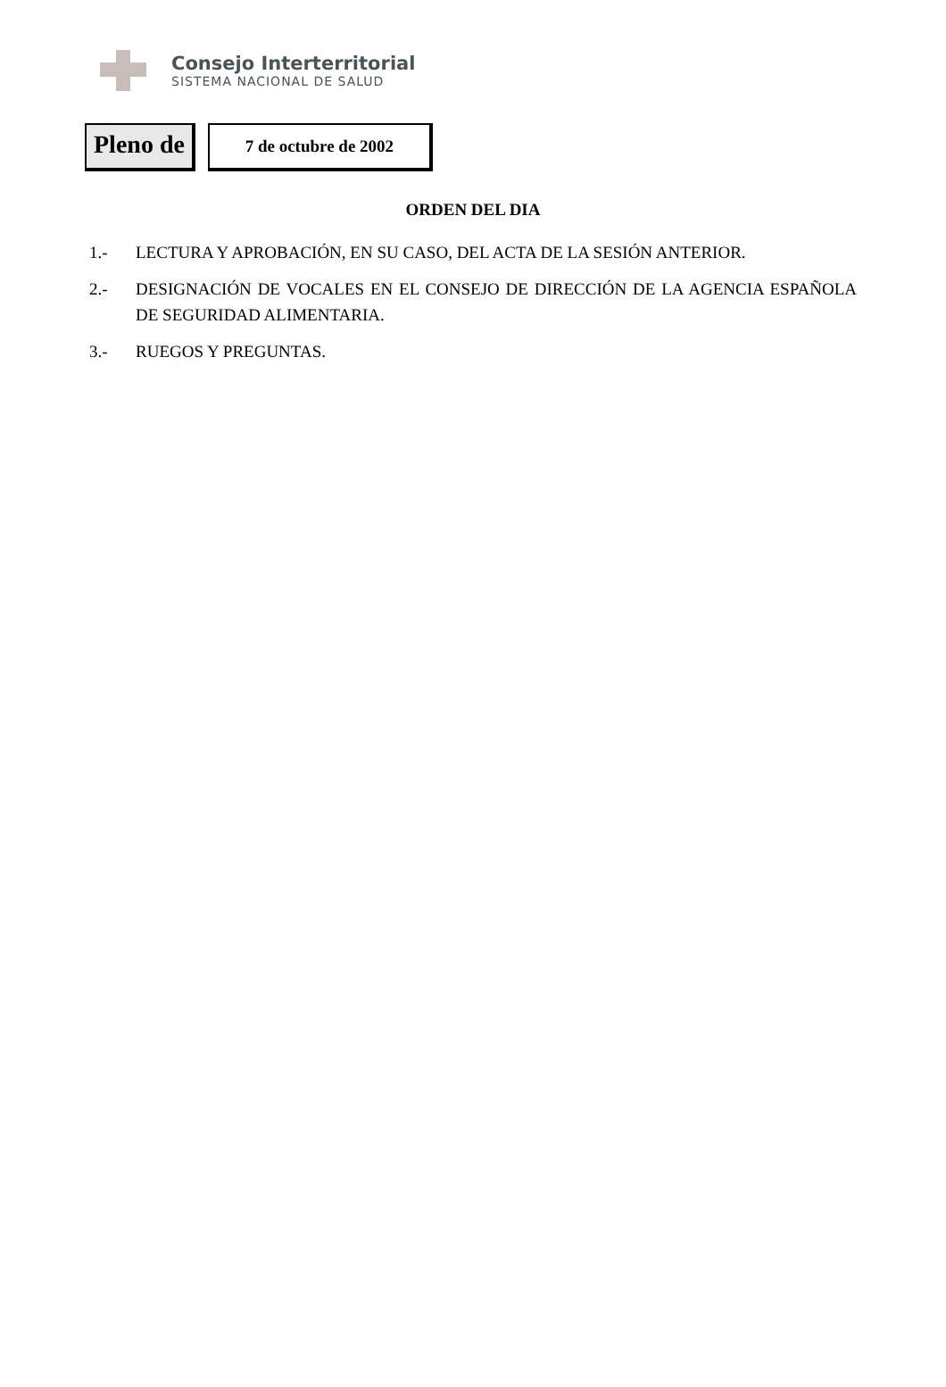Consejo Interterritorial
SISTEMA NACIONAL DE SALUD
Pleno de
7 de octubre de 2002
ORDEN DEL DIA
1.- LECTURA Y APROBACIÓN, EN SU CASO, DEL ACTA DE LA SESIÓN ANTERIOR.
2.- DESIGNACIÓN DE VOCALES EN EL CONSEJO DE DIRECCIÓN DE LA AGENCIA ESPAÑOLA DE SEGURIDAD ALIMENTARIA.
3.- RUEGOS Y PREGUNTAS.